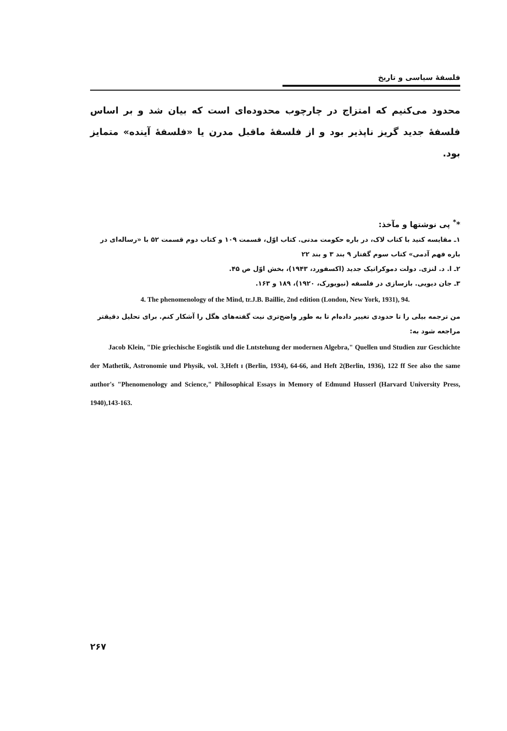فلسفهٔ سیاسی و تاریخ
محدود می‌کنیم که امتزاج در چارچوب محدوده‌ای است که بیان شد و بر اساس فلسفهٔ جدید گریز ناپذیر بود و از فلسفهٔ ماقبل مدرن یا «فلسفهٔ آینده» متمایز بود.
*<sup>*</sup> پی نوشتها و مآخذ:
۱ـ مقایسه کنید با کتاب لاک، در باره حکومت مدنی. کتاب اوّل، قسمت ۱۰۹ و کتاب دوم قسمت ۵۲ با «رساله‌ای در باره فهم آدمی» کتاب سوم گفتار ۹ بند ۳ و بند ۲۲
۲ـ ا. د. لنزی. دولت دموکراتیک جدید (اکسفورد، ۱۹۴۳)، بخش اوّل ص ۴۵.
۳ـ جان دیویی. بازسازی در فلسفه (نیویورک، ۱۹۲۰)، ۱۸۹ و ۱۶۳.
4. The phenomenology of the Mind, tr.J.B. Baillie, 2nd edition (London, New York, 1931), 94.
من ترجمه بیلی را تا حدودی تغییر داده‌ام تا به طور واضح‌تری نیت گفته‌های هگل را آشکار کنم. برای تحلیل دقیقتر مراجعه شود به:
Jacob Klein, "Die griechische Eogistik und die Lntstehung der modernen Algebra," Quellen und Studien zur Geschichte der Mathetik, Astronomie und Physik, vol. 3,Heft ɪ (Berlin, 1934), 64-66, and Heft 2(Berlin, 1936), 122 ff See also the same author's "Phenomenology and Science," Philosophical Essays in Memory of Edmund Husserl (Harvard University Press, 1940),143-163.
۲۶۷